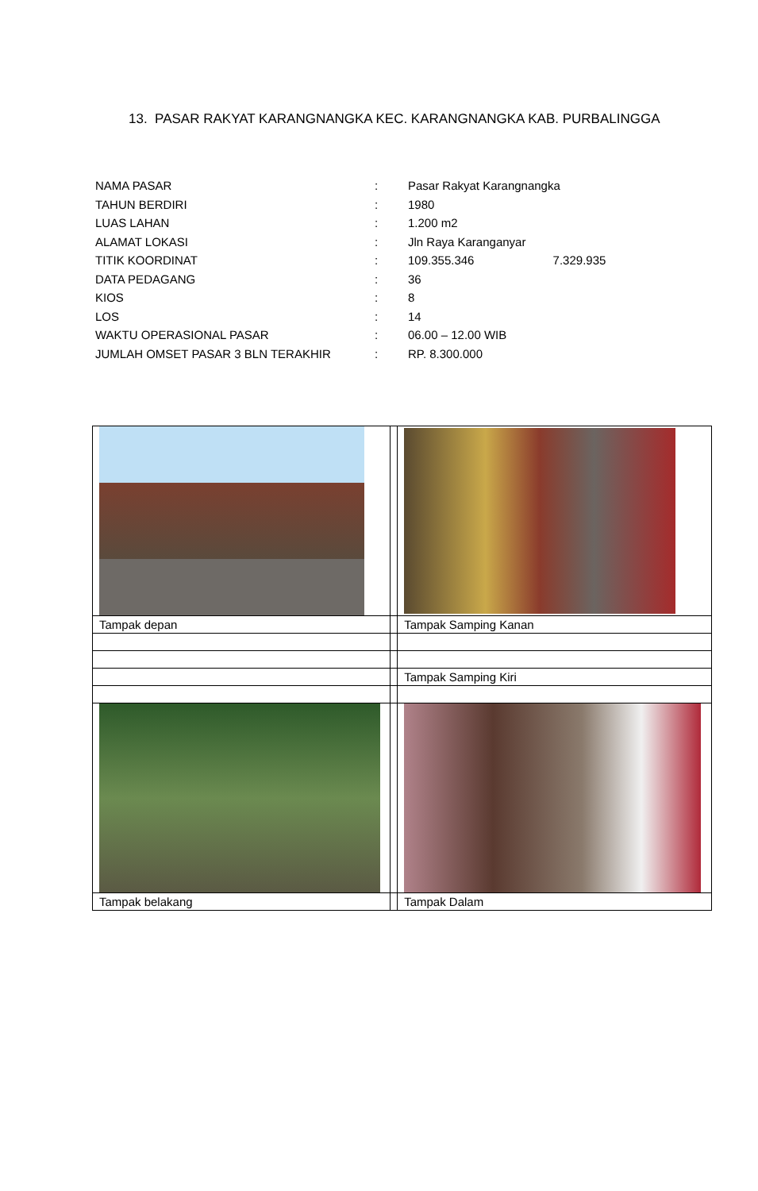13. PASAR RAKYAT KARANGNANGKA KEC. KARANGNANGKA KAB. PURBALINGGA
| NAMA PASAR | : | Pasar Rakyat Karangnangka |
| TAHUN BERDIRI | : | 1980 |
| LUAS LAHAN | : | 1.200 m2 |
| ALAMAT LOKASI | : | Jln Raya Karanganyar |
| TITIK KOORDINAT | : | 109.355.346 7.329.935 |
| DATA PEDAGANG | : | 36 |
| KIOS | : | 8 |
| LOS | : | 14 |
| WAKTU OPERASIONAL PASAR | : | 06.00 – 12.00 WIB |
| JUMLAH OMSET PASAR 3 BLN TERAKHIR | : | RP. 8.300.000 |
| Tampak depan | | Tampak Samping Kanan |
| | | Tampak Samping Kiri |
| Tampak belakang | | Tampak Dalam |